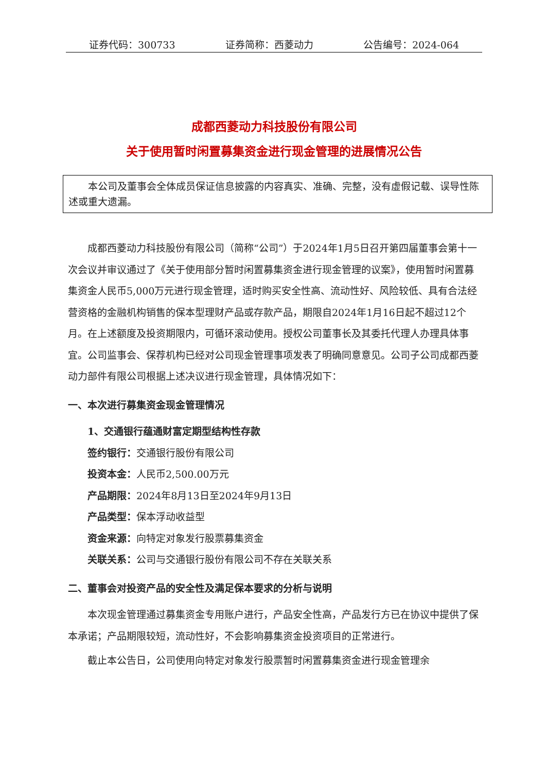证券代码：300733 证券简称：西菱动力 公告编号：2024-064
成都西菱动力科技股份有限公司
关于使用暂时闲置募集资金进行现金管理的进展情况公告
本公司及董事会全体成员保证信息披露的内容真实、准确、完整，没有虚假记载、误导性陈述或重大遗漏。
成都西菱动力科技股份有限公司（简称“公司”）于2024年1月5日召开第四届董事会第十一次会议并审议通过了《关于使用部分暂时闲置募集资金进行现金管理的议案》，使用暂时闲置募集资金人民币5,000万元进行现金管理，适时购买安全性高、流动性好、风险较低、具有合法经营资格的金融机构销售的保本型理财产品或存款产品，期限自2024年1月16日起不超过12个月。在上述额度及投资期限内，可循环滚动使用。授权公司董事长及其委托代理人办理具体事宜。公司监事会、保荐机构已经对公司现金管理事项发表了明确同意意见。公司子公司成都西菱动力部件有限公司根据上述决议进行现金管理，具体情况如下：
一、本次进行募集资金现金管理情况
1、交通银行蕴通财富定期型结构性存款
签约银行：交通银行股份有限公司
投资本金：人民币2,500.00万元
产品期限：2024年8月13日至2024年9月13日
产品类型：保本浮动收益型
资金来源：向特定对象发行股票募集资金
关联关系：公司与交通银行股份有限公司不存在关联关系
二、董事会对投资产品的安全性及满足保本要求的分析与说明
本次现金管理通过募集资金专用账户进行，产品安全性高，产品发行方已在协议中提供了保本承诺；产品期限较短，流动性好，不会影响募集资金投资项目的正常进行。
截止本公告日，公司使用向特定对象发行股票暂时闲置募集资金进行现金管理余